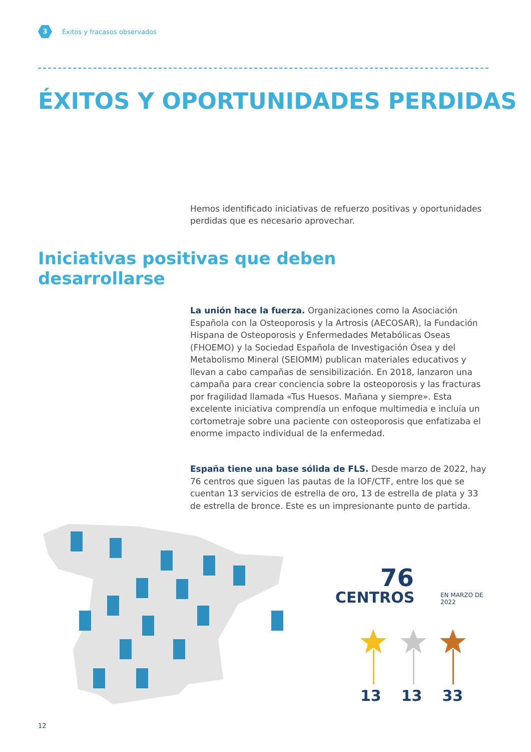3
Éxitos y fracasos observados
ÉXITOS Y OPORTUNIDADES PERDIDAS
Hemos identificado iniciativas de refuerzo positivas y oportunidades perdidas que es necesario aprovechar.
Iniciativas positivas que deben
desarrollarse
La unión hace la fuerza. Organizaciones como la Asociación Española con la Osteoporosis y la Artrosis (AECOSAR), la Fundación Hispana de Osteoporosis y Enfermedades Metabólicas Oseas (FHOEMO) y la Sociedad Española de Investigación Ósea y del Metabolismo Mineral (SEIOMM) publican materiales educativos y llevan a cabo campañas de sensibilización. En 2018, lanzaron una campaña para crear conciencia sobre la osteoporosis y las fracturas por fragilidad llamada «Tus Huesos. Mañana y siempre». Esta excelente iniciativa comprendía un enfoque multimedia e incluía un cortometraje sobre una paciente con osteoporosis que enfatizaba el enorme impacto individual de la enfermedad.
España tiene una base sólida de FLS. Desde marzo de 2022, hay 76 centros que siguen las pautas de la IOF/CTF, entre los que se cuentan 13 servicios de estrella de oro, 13 de estrella de plata y 33 de estrella de bronce. Este es un impresionante punto de partida.
76
CENTROS
EN MARZO DE 2022
13 13 33
12